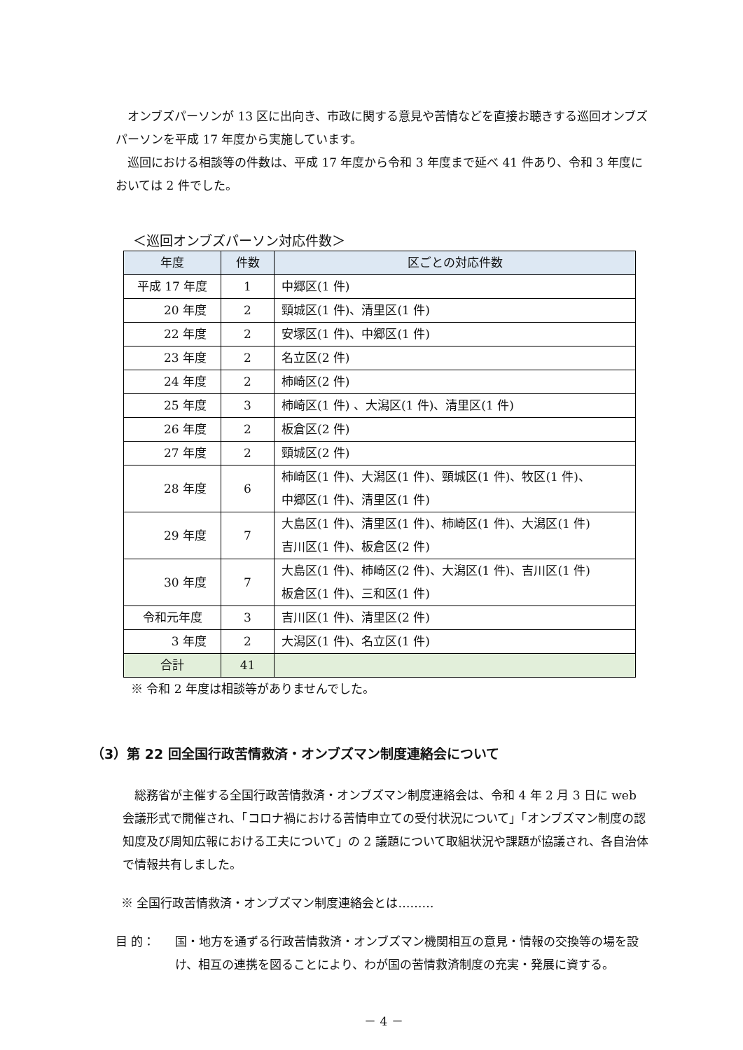オンブズパーソンが 13 区に出向き、市政に関する意見や苦情などを直接お聴きする巡回オンブズパーソンを平成 17 年度から実施しています。
巡回における相談等の件数は、平成 17 年度から令和 3 年度まで延べ 41 件あり、令和 3 年度においては 2 件でした。
＜巡回オンブズパーソン対応件数＞
| 年度 | 件数 | 区ごとの対応件数 |
| --- | --- | --- |
| 平成 17 年度 | 1 | 中郷区(1 件) |
| 20 年度 | 2 | 頸城区(1 件)、清里区(1 件) |
| 22 年度 | 2 | 安塚区(1 件)、中郷区(1 件) |
| 23 年度 | 2 | 名立区(2 件) |
| 24 年度 | 2 | 柿崎区(2 件) |
| 25 年度 | 3 | 柿崎区(1 件) 、大潟区(1 件)、清里区(1 件) |
| 26 年度 | 2 | 板倉区(2 件) |
| 27 年度 | 2 | 頸城区(2 件) |
| 28 年度 | 6 | 柿崎区(1 件)、大潟区(1 件)、頸城区(1 件)、牧区(1 件)、 中郷区(1 件)、清里区(1 件) |
| 29 年度 | 7 | 大島区(1 件)、清里区(1 件)、柿崎区(1 件)、大潟区(1 件) 吉川区(1 件)、板倉区(2 件) |
| 30 年度 | 7 | 大島区(1 件)、柿崎区(2 件)、大潟区(1 件)、吉川区(1 件) 板倉区(1 件)、三和区(1 件) |
| 令和元年度 | 3 | 吉川区(1 件)、清里区(2 件) |
| 3 年度 | 2 | 大潟区(1 件)、名立区(1 件) |
| 合計 | 41 | |
※ 令和 2 年度は相談等がありませんでした。
（3）第 22 回全国行政苦情救済・オンブズマン制度連絡会について
総務省が主催する全国行政苦情救済・オンブズマン制度連絡会は、令和 4 年 2 月 3 日に web 会議形式で開催され、「コロナ禍における苦情申立ての受付状況について」「オンブズマン制度の認知度及び周知広報における工夫について」の 2 議題について取組状況や課題が協議され、各自治体で情報共有しました。
※ 全国行政苦情救済・オンブズマン制度連絡会とは………
目 的： 国・地方を通ずる行政苦情救済・オンブズマン機関相互の意見・情報の交換等の場を設け、相互の連携を図ることにより、わが国の苦情救済制度の充実・発展に資する。
－ 4 －